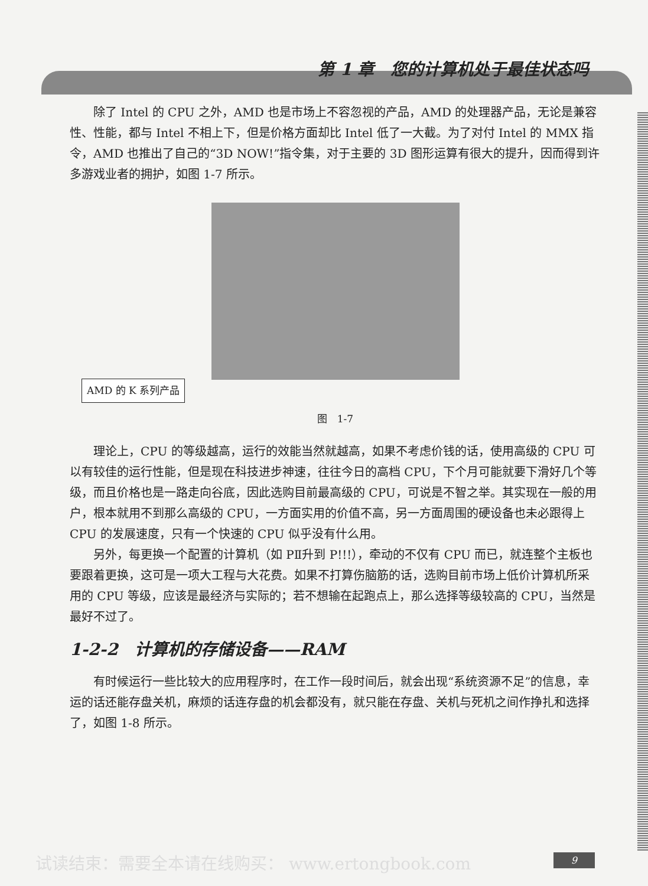第 1 章　您的计算机处于最佳状态吗
除了 Intel 的 CPU 之外，AMD 也是市场上不容忽视的产品，AMD 的处理器产品，无论是兼容性、性能，都与 Intel 不相上下，但是价格方面却比 Intel 低了一大截。为了对付 Intel 的 MMX 指令，AMD 也推出了自己的“3D NOW!”指令集，对于主要的 3D 图形运算有很大的提升，因而得到许多游戏业者的拥护，如图 1-7 所示。
AMD 的 K 系列产品
图　1-7
理论上，CPU 的等级越高，运行的效能当然就越高，如果不考虑价钱的话，使用高级的 CPU 可以有较佳的运行性能，但是现在科技进步神速，往往今日的高档 CPU，下个月可能就要下滑好几个等级，而且价格也是一路走向谷底，因此选购目前最高级的 CPU，可说是不智之举。其实现在一般的用户，根本就用不到那么高级的 CPU，一方面实用的价值不高，另一方面周围的硬设备也未必跟得上 CPU 的发展速度，只有一个快速的 CPU 似乎没有什么用。
另外，每更换一个配置的计算机（如 PⅡ升到 P!!!），牵动的不仅有 CPU 而已，就连整个主板也要跟着更换，这可是一项大工程与大花费。如果不打算伤脑筋的话，选购目前市场上低价计算机所采用的 CPU 等级，应该是最经济与实际的；若不想输在起跑点上，那么选择等级较高的 CPU，当然是最好不过了。
1-2-2　计算机的存储设备——RAM
有时候运行一些比较大的应用程序时，在工作一段时间后，就会出现“系统资源不足”的信息，幸运的话还能存盘关机，麻烦的话连存盘的机会都没有，就只能在存盘、关机与死机之间作挣扎和选择了，如图 1-8 所示。
试读结束：需要全本请在线购买： www.ertongbook.com
9